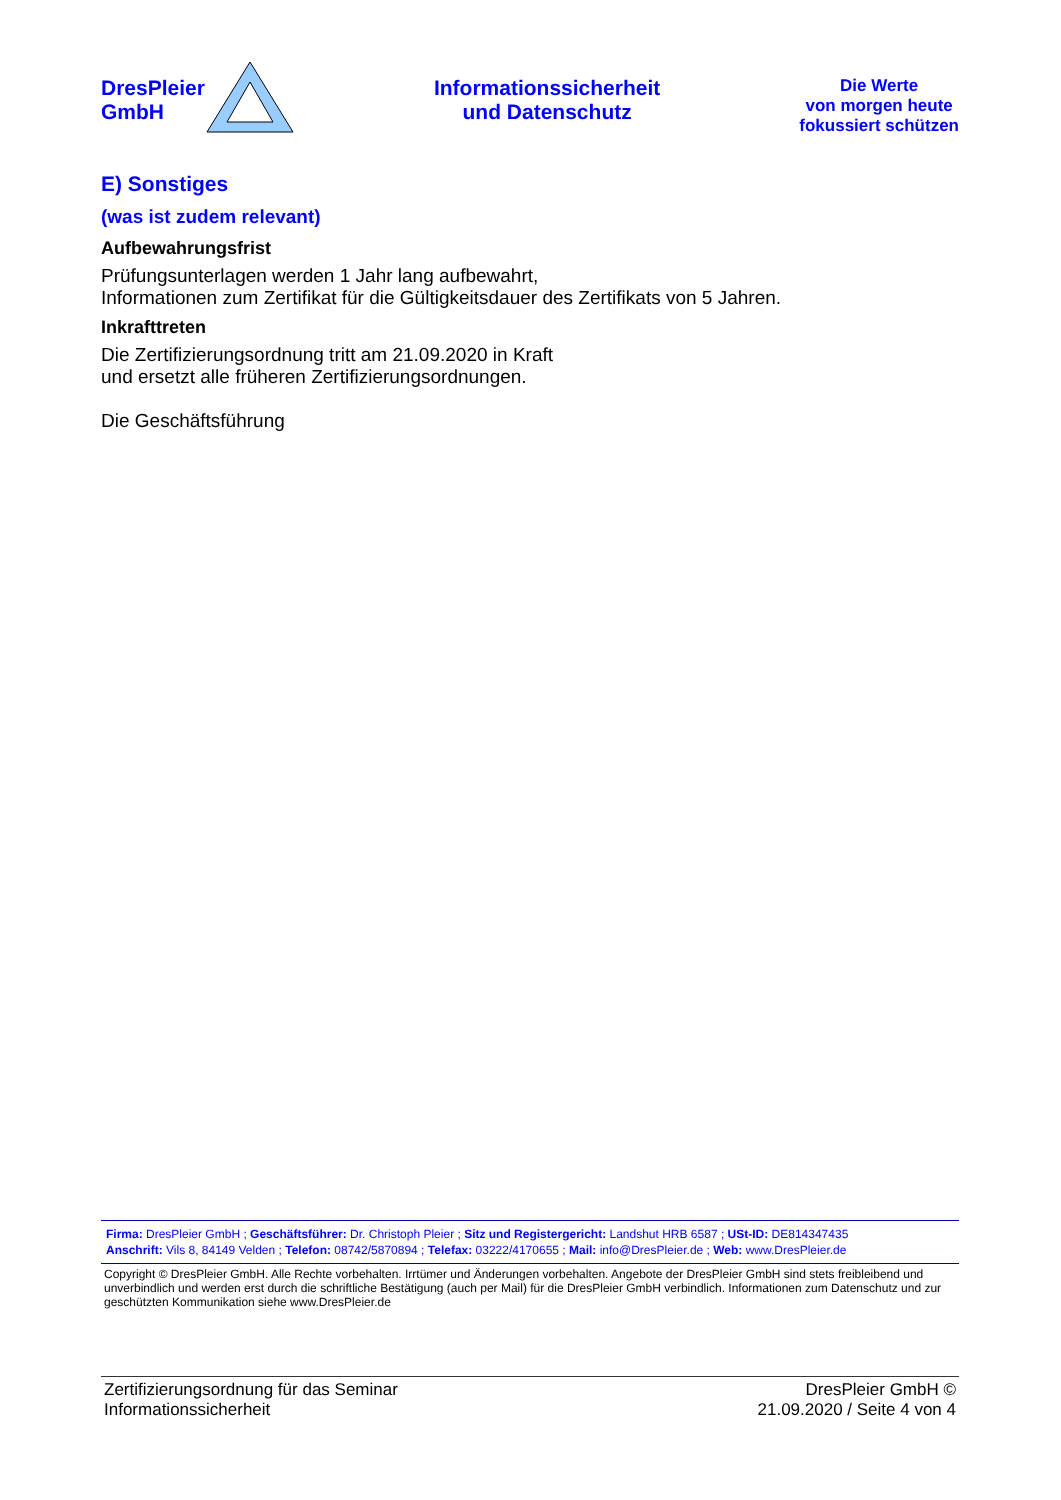DresPleier
GmbH
Informationssicherheit
und Datenschutz
Die Werte
von morgen heute
fokussiert schützen
E) Sonstiges
(was ist zudem relevant)
Aufbewahrungsfrist
Prüfungsunterlagen werden 1 Jahr lang aufbewahrt,
Informationen zum Zertifikat für die Gültigkeitsdauer des Zertifikats von 5 Jahren.
Inkrafttreten
Die Zertifizierungsordnung tritt am 21.09.2020 in Kraft
und ersetzt alle früheren Zertifizierungsordnungen.
Die Geschäftsführung
Firma: DresPleier GmbH ; Geschäftsführer: Dr. Christoph Pleier ; Sitz und Registergericht: Landshut HRB 6587 ; USt-ID: DE814347435
Anschrift: Vils 8, 84149 Velden ; Telefon: 08742/5870894 ; Telefax: 03222/4170655 ; Mail: info@DresPleier.de ; Web: www.DresPleier.de
Copyright © DresPleier GmbH. Alle Rechte vorbehalten. Irrtümer und Änderungen vorbehalten. Angebote der DresPleier GmbH sind stets freibleibend und unverbindlich und werden erst durch die schriftliche Bestätigung (auch per Mail) für die DresPleier GmbH verbindlich. Informationen zum Datenschutz und zur geschützten Kommunikation siehe www.DresPleier.de
Zertifizierungsordnung für das Seminar
Informationssicherheit
DresPleier GmbH ©
21.09.2020 / Seite 4 von 4